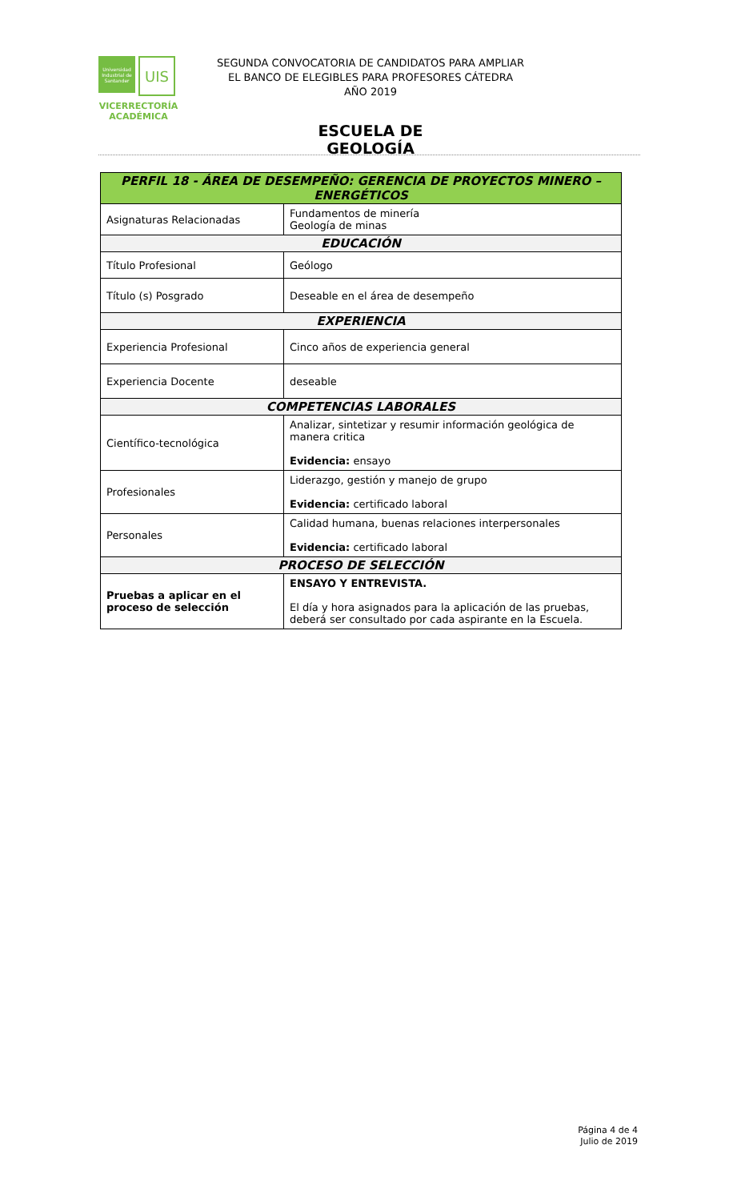Universidad Industrial de Santander
UIS
VICERRECTORÍA ACADÉMICA
SEGUNDA CONVOCATORIA DE CANDIDATOS PARA AMPLIAR
EL BANCO DE ELEGIBLES PARA PROFESORES CÁTEDRA
AÑO 2019
ESCUELA DE GEOLOGÍA
| PERFIL 18 - ÁREA DE DESEMPEÑO: GERENCIA DE PROYECTOS MINERO – ENERGÉTICOS | |
| --- | --- |
| Asignaturas Relacionadas | Fundamentos de minería Geología de minas |
| EDUCACIÓN | |
| Título Profesional | Geólogo |
| Título (s) Posgrado | Deseable en el área de desempeño |
| EXPERIENCIA | |
| Experiencia Profesional | Cinco años de experiencia general |
| Experiencia Docente | deseable |
| COMPETENCIAS LABORALES | |
| Científico-tecnológica | Analizar, sintetizar y resumir información geológica de manera critica Evidencia: ensayo |
| Profesionales | Liderazgo, gestión y manejo de grupo Evidencia: certificado laboral |
| Personales | Calidad humana, buenas relaciones interpersonales Evidencia: certificado laboral |
| PROCESO DE SELECCIÓN | |
| Pruebas a aplicar en el proceso de selección | ENSAYO Y ENTREVISTA. El día y hora asignados para la aplicación de las pruebas, deberá ser consultado por cada aspirante en la Escuela. |
Página 4 de 4
Julio de 2019